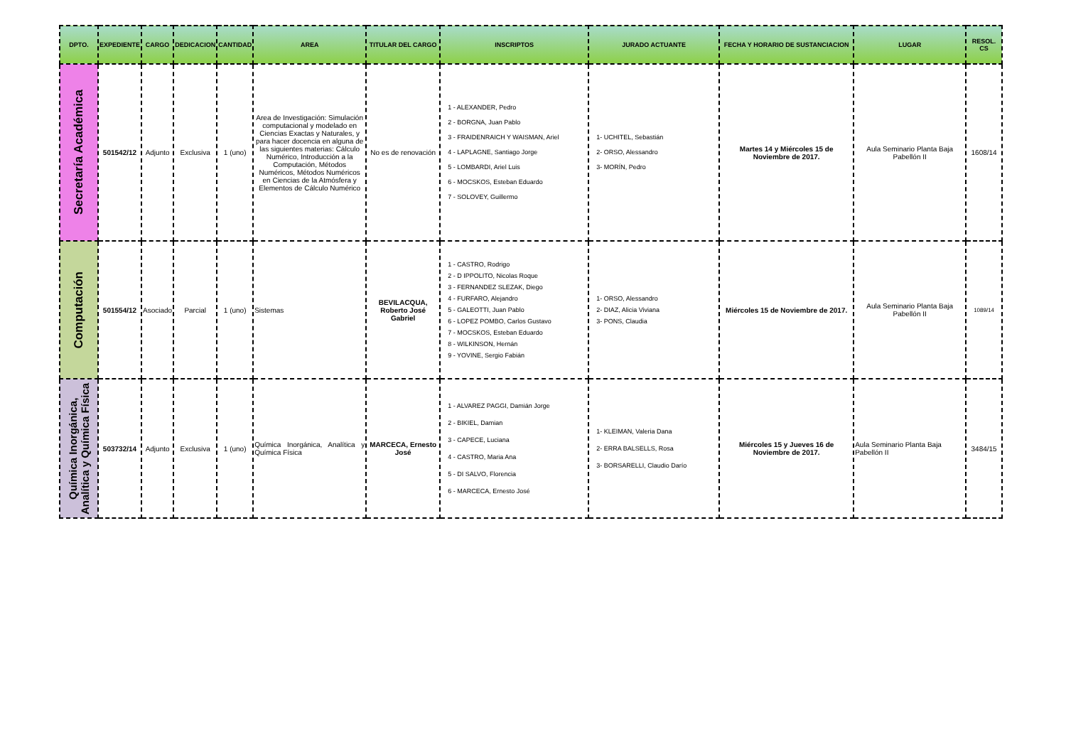| DPTO. | EXPEDIENTE | CARGO | DEDICACION | CANTIDAD | AREA | TITULAR DEL CARGO | INSCRIPTOS | JURADO ACTUANTE | FECHA Y HORARIO DE SUSTANCIACION | LUGAR | RESOL. CS |
| --- | --- | --- | --- | --- | --- | --- | --- | --- | --- | --- | --- |
| Secretaría Académica | 501542/12 | Adjunto | Exclusiva | 1 (uno) | Area de Investigación: Simulación computacional y modelado en Ciencias Exactas y Naturales, y para hacer docencia en alguna de las siguientes materias: Cálculo Numérico, Introducción a la Computación, Métodos Numéricos, Métodos Numéricos en Ciencias de la Atmósfera y Elementos de Cálculo Numérico | No es de renovación | 1 - ALEXANDER, Pedro 2 - BORGNA, Juan Pablo 3 - FRAIDENRAICH Y WAISMAN, Ariel 4 - LAPLAGNE, Santiago Jorge 5 - LOMBARDI, Ariel Luis 6 - MOCSKOS, Esteban Eduardo 7 - SOLOVEY, Guillermo | 1- UCHITEL, Sebastián 2- ORSO, Alessandro 3- MORÍN, Pedro | Martes 14 y Miércoles 15 de Noviembre de 2017. | Aula Seminario Planta Baja Pabellón II | 1608/14 |
| Computación | 501554/12 | Asociado | Parcial | 1 (uno) | Sistemas | BEVILACQUA, Roberto José Gabriel | 1 - CASTRO, Rodrigo 2 - D IPPOLITO, Nicolas Roque 3 - FERNANDEZ SLEZAK, Diego 4 - FURFARO, Alejandro 5 - GALEOTTI, Juan Pablo 6 - LOPEZ POMBO, Carlos Gustavo 7 - MOCSKOS, Esteban Eduardo 8 - WILKINSON, Hernán 9 - YOVINE, Sergio Fabián | 1- ORSO, Alessandro 2- DIAZ, Alicia Viviana 3- PONS, Claudia | Miércoles 15 de Noviembre de 2017. | Aula Seminario Planta Baja Pabellón II | 1089/14 |
| Química Inorgánica, Analítica y Química Física | 503732/14 | Adjunto | Exclusiva | 1 (uno) | Química Inorgánica, Analítica y Química Física | MARCECA, Ernesto José | 1 - ALVAREZ PAGGI, Damián Jorge 2 - BIKIEL, Damian 3 - CAPECE, Luciana 4 - CASTRO, Maria Ana 5 - DI SALVO, Florencia 6 - MARCECA, Ernesto José | 1- KLEIMAN, Valeria Dana 2- ERRA BALSELLS, Rosa 3- BORSARELLI, Claudio Darío | Miércoles 15 y Jueves 16 de Noviembre de 2017. | Aula Seminario Planta Baja Pabellón II | 3484/15 |